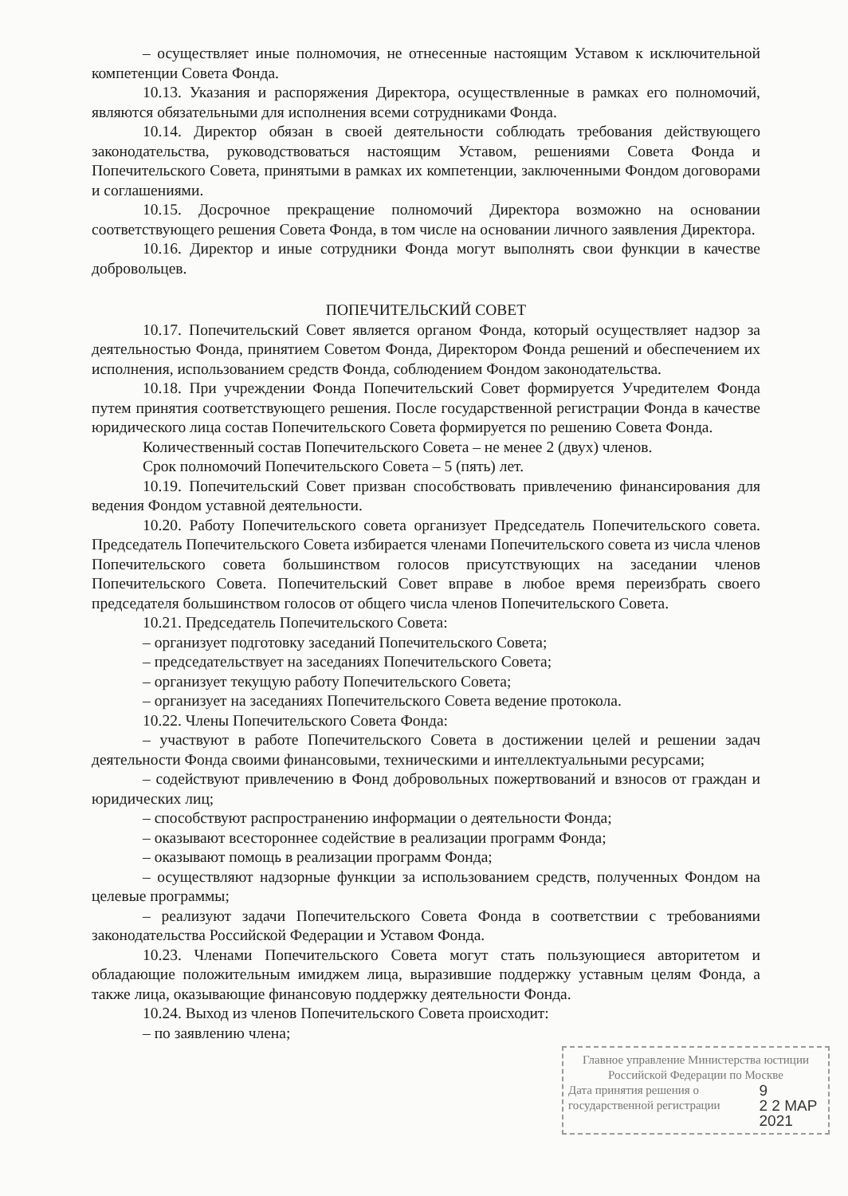– осуществляет иные полномочия, не отнесенные настоящим Уставом к исключительной компетенции Совета Фонда.
10.13. Указания и распоряжения Директора, осуществленные в рамках его полномочий, являются обязательными для исполнения всеми сотрудниками Фонда.
10.14. Директор обязан в своей деятельности соблюдать требования действующего законодательства, руководствоваться настоящим Уставом, решениями Совета Фонда и Попечительского Совета, принятыми в рамках их компетенции, заключенными Фондом договорами и соглашениями.
10.15. Досрочное прекращение полномочий Директора возможно на основании соответствующего решения Совета Фонда, в том числе на основании личного заявления Директора.
10.16. Директор и иные сотрудники Фонда могут выполнять свои функции в качестве добровольцев.
ПОПЕЧИТЕЛЬСКИЙ СОВЕТ
10.17. Попечительский Совет является органом Фонда, который осуществляет надзор за деятельностью Фонда, принятием Советом Фонда, Директором Фонда решений и обеспечением их исполнения, использованием средств Фонда, соблюдением Фондом законодательства.
10.18. При учреждении Фонда Попечительский Совет формируется Учредителем Фонда путем принятия соответствующего решения. После государственной регистрации Фонда в качестве юридического лица состав Попечительского Совета формируется по решению Совета Фонда.
Количественный состав Попечительского Совета – не менее 2 (двух) членов.
Срок полномочий Попечительского Совета – 5 (пять) лет.
10.19. Попечительский Совет призван способствовать привлечению финансирования для ведения Фондом уставной деятельности.
10.20. Работу Попечительского совета организует Председатель Попечительского совета. Председатель Попечительского Совета избирается членами Попечительского совета из числа членов Попечительского совета большинством голосов присутствующих на заседании членов Попечительского Совета. Попечительский Совет вправе в любое время переизбрать своего председателя большинством голосов от общего числа членов Попечительского Совета.
10.21. Председатель Попечительского Совета:
– организует подготовку заседаний Попечительского Совета;
– председательствует на заседаниях Попечительского Совета;
– организует текущую работу Попечительского Совета;
– организует на заседаниях Попечительского Совета ведение протокола.
10.22. Члены Попечительского Совета Фонда:
– участвуют в работе Попечительского Совета в достижении целей и решении задач деятельности Фонда своими финансовыми, техническими и интеллектуальными ресурсами;
– содействуют привлечению в Фонд добровольных пожертвований и взносов от граждан и юридических лиц;
– способствуют распространению информации о деятельности Фонда;
– оказывают всестороннее содействие в реализации программ Фонда;
– оказывают помощь в реализации программ Фонда;
– осуществляют надзорные функции за использованием средств, полученных Фондом на целевые программы;
– реализуют задачи Попечительского Совета Фонда в соответствии с требованиями законодательства Российской Федерации и Уставом Фонда.
10.23. Членами Попечительского Совета могут стать пользующиеся авторитетом и обладающие положительным имиджем лица, выразившие поддержку уставным целям Фонда, а также лица, оказывающие финансовую поддержку деятельности Фонда.
10.24. Выход из членов Попечительского Совета происходит:
– по заявлению члена;
Главное управление Министерства юстиции Российской Федерации по Москве
Дата принятия решения о государственной регистрации 9
2 2 МАР 2021